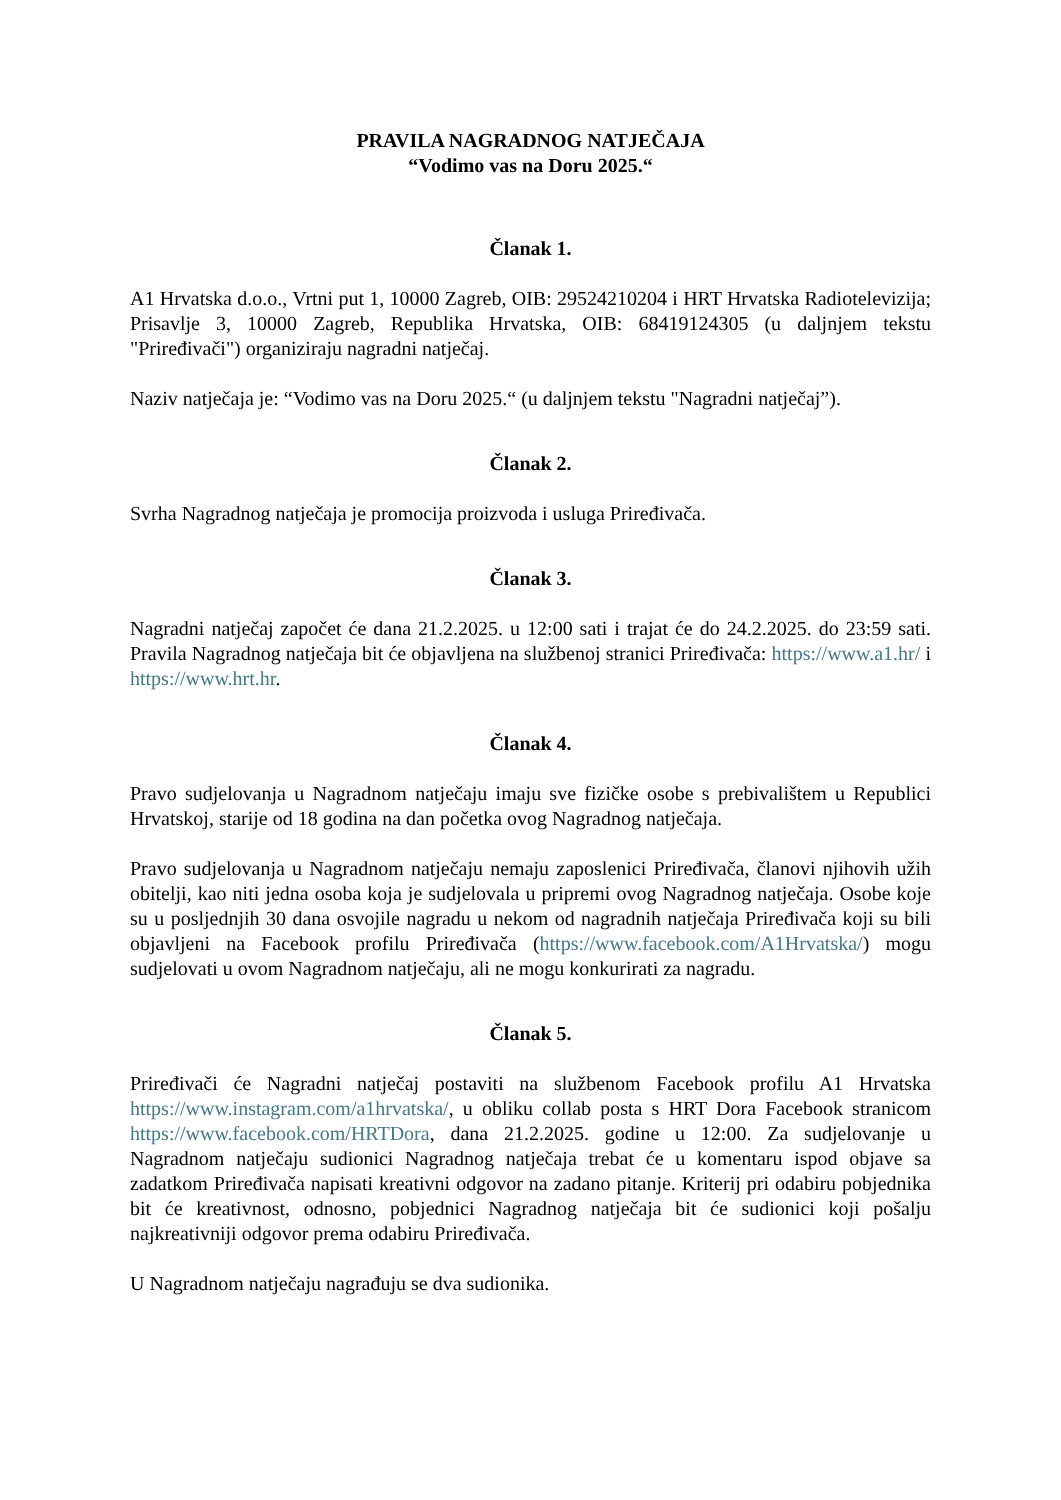PRAVILA NAGRADNOG NATJEČAJA
“Vodimo vas na Doru 2025.“
Članak 1.
A1 Hrvatska d.o.o., Vrtni put 1, 10000 Zagreb, OIB: 29524210204 i HRT Hrvatska Radiotelevizija; Prisavlje 3, 10000 Zagreb, Republika Hrvatska, OIB: 68419124305 (u daljnjem tekstu "Priređivači") organiziraju nagradni natječaj.
Naziv natječaja je: “Vodimo vas na Doru 2025.“ (u daljnjem tekstu "Nagradni natječaj”).
Članak 2.
Svrha Nagradnog natječaja je promocija proizvoda i usluga Priređivača.
Članak 3.
Nagradni natječaj započet će dana 21.2.2025. u 12:00 sati i trajat će do 24.2.2025. do 23:59 sati. Pravila Nagradnog natječaja bit će objavljena na službenoj stranici Priređivača: https://www.a1.hr/ i https://www.hrt.hr.
Članak 4.
Pravo sudjelovanja u Nagradnom natječaju imaju sve fizičke osobe s prebivalištem u Republici Hrvatskoj, starije od 18 godina na dan početka ovog Nagradnog natječaja.
Pravo sudjelovanja u Nagradnom natječaju nemaju zaposlenici Priređivača, članovi njihovih užih obitelji, kao niti jedna osoba koja je sudjelovala u pripremi ovog Nagradnog natječaja. Osobe koje su u posljednjih 30 dana osvojile nagradu u nekom od nagradnih natječaja Priređivača koji su bili objavljeni na Facebook profilu Priređivača (https://www.facebook.com/A1Hrvatska/) mogu sudjelovati u ovom Nagradnom natječaju, ali ne mogu konkurirati za nagradu.
Članak 5.
Priređivači će Nagradni natječaj postaviti na službenom Facebook profilu A1 Hrvatska https://www.instagram.com/a1hrvatska/, u obliku collab posta s HRT Dora Facebook stranicom https://www.facebook.com/HRTDora, dana 21.2.2025. godine u 12:00. Za sudjelovanje u Nagradnom natječaju sudionici Nagradnog natječaja trebat će u komentaru ispod objave sa zadatkom Priređivača napisati kreativni odgovor na zadano pitanje. Kriterij pri odabiru pobjednika bit će kreativnost, odnosno, pobjednici Nagradnog natječaja bit će sudionici koji pošalju najkreativniji odgovor prema odabiru Priređivača.
U Nagradnom natječaju nagrađuju se dva sudionika.